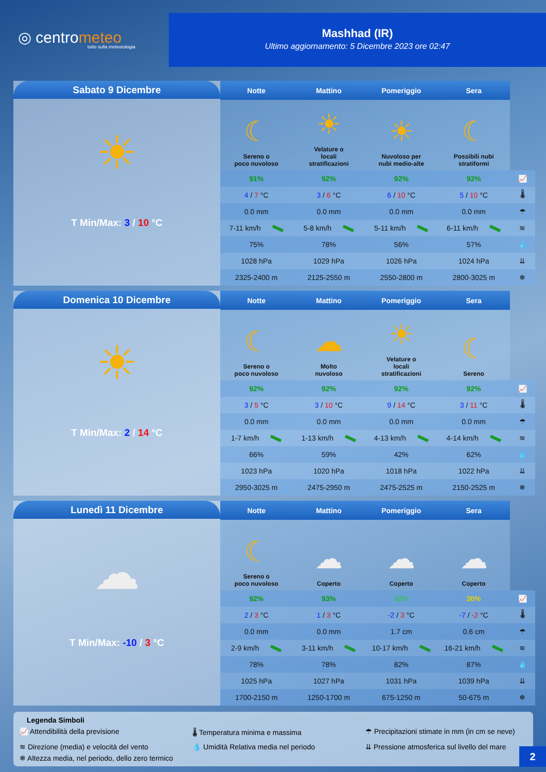◎ centrometeo
tutto sulla meteorologia
Mashhad (IR)
Ultimo aggiornamento: 5 Dicembre 2023 ore 02:47
Sabato 9 Dicembre
☀
T Min/Max: 3 / 10 °C
| Notte | Mattino | Pomeriggio | Sera | |
| --- | --- | --- | --- | --- |
| ☾ Sereno o poco nuvoloso | ☀ Velature o locali stratificazioni | ☀ Nuvoloso per nubi medio-alte | ☾ Possibili nubi stratiformi | |
| 91% | 92% | 92% | 92% | 📈 |
| 4 / 7 °C | 3 / 6 °C | 6 / 10 °C | 5 / 10 °C | 🌡 |
| 0.0 mm | 0.0 mm | 0.0 mm | 0.0 mm | ☂ |
| 7-11 km/h | 5-8 km/h | 5-11 km/h | 6-11 km/h | ≋ |
| 75% | 78% | 56% | 57% | 💧 |
| 1028 hPa | 1029 hPa | 1026 hPa | 1024 hPa | ⇊ |
| 2325-2400 m | 2125-2550 m | 2550-2800 m | 2800-3025 m | ❄ |
Domenica 10 Dicembre
☀
T Min/Max: 2 / 14 °C
| Notte | Mattino | Pomeriggio | Sera | |
| --- | --- | --- | --- | --- |
| ☾ Sereno o poco nuvoloso | ☁ Molto nuvoloso | ☀ Velature o locali stratificazioni | ☾ Sereno | |
| 92% | 92% | 92% | 92% | 📈 |
| 3 / 5 °C | 3 / 10 °C | 9 / 14 °C | 3 / 11 °C | 🌡 |
| 0.0 mm | 0.0 mm | 0.0 mm | 0.0 mm | ☂ |
| 1-7 km/h | 1-13 km/h | 4-13 km/h | 4-14 km/h | ≋ |
| 66% | 59% | 42% | 62% | 💧 |
| 1023 hPa | 1020 hPa | 1018 hPa | 1022 hPa | ⇊ |
| 2950-3025 m | 2475-2950 m | 2475-2525 m | 2150-2525 m | ❄ |
Lunedì 11 Dicembre
☁
T Min/Max: -10 / 3 °C
| Notte | Mattino | Pomeriggio | Sera | |
| --- | --- | --- | --- | --- |
| ☾ Sereno o poco nuvoloso | ☁ Coperto | ☁ Coperto | ☁ Coperto | |
| 92% | 93% | 52% | 30% | 📈 |
| 2 / 3 °C | 1 / 3 °C | -2 / 3 °C | -7 / -2 °C | 🌡 |
| 0.0 mm | 0.0 mm | 1.7 cm | 0.6 cm | ☂ |
| 2-9 km/h | 3-11 km/h | 10-17 km/h | 16-21 km/h | ≋ |
| 78% | 78% | 82% | 87% | 💧 |
| 1025 hPa | 1027 hPa | 1031 hPa | 1039 hPa | ⇊ |
| 1700-2150 m | 1250-1700 m | 675-1250 m | 50-675 m | ❄ |
Legenda Simboli
📈 Attendibilità della previsione
🌡 Temperatura minima e massima
☂ Precipitazioni stimate in mm (in cm se neve)
≋ Direzione (media) e velocità del vento
💧 Umidità Relativa media nel periodo
⇊ Pressione atmosferica sul livello del mare
❄ Altezza media, nel periodo, dello zero termico
2